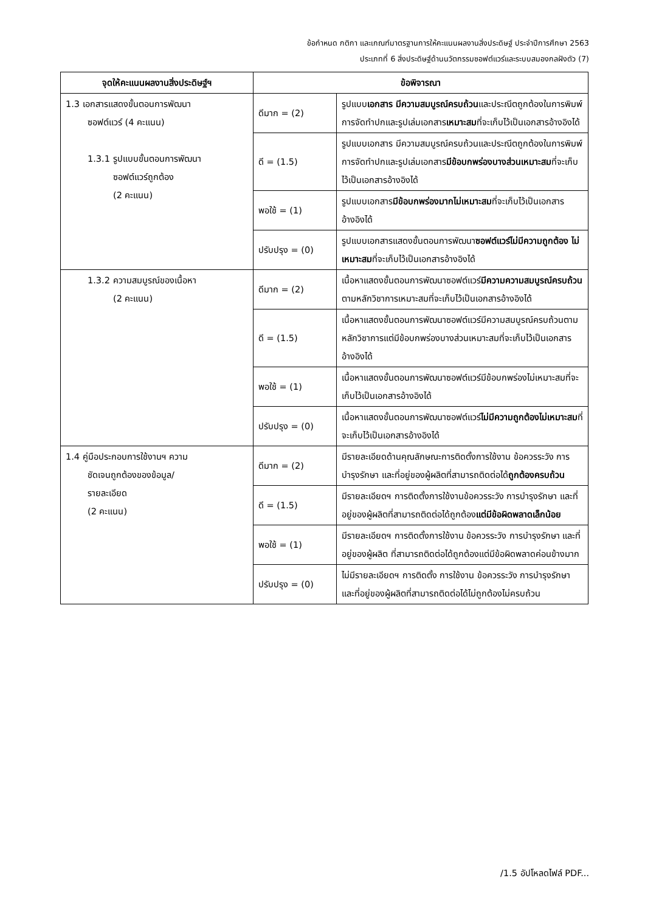ข้อกำหนด กติกา และเกณฑ์มาตรฐานการให้คะแนนผลงานสิ่งประดิษฐ์ ประจำปีการศึกษา 2563
ประเภทที่ 6 สิ่งประดิษฐ์ด้านนวัตกรรมซอฟต์แวร์และระบบสมองกลฝังตัว (7)
| จุดให้คะแนนผลงานสิ่งประดิษฐ์ฯ | ข้อพิจารณา | |
| --- | --- | --- |
| 1.3 เอกสารแสดงขั้นตอนการพัฒนา ซอฟต์แวร์ (4 คะแนน) 1.3.1 รูปแบบขั้นตอนการพัฒนา ซอฟต์แวร์ถูกต้อง (2 คะแนน) | ดีมาก = (2) | รูปแบบ เอกสาร มีความสมบูรณ์ครบถ้วน และประณีตถูกต้องในการพิมพ์ การจัดทำปกและรูปเล่มเอกสาร เหมาะสม ที่จะเก็บไว้เป็นเอกสารอ้างอิงได้ |
| | ดี = (1.5) | รูปแบบเอกสาร มีความสมบูรณ์ครบถ้วนและประณีตถูกต้องในการพิมพ์ การจัดทำปกและรูปเล่มเอกสาร มีข้อบกพร่องบางส่วนเหมาะสม ที่จะเก็บไว้เป็นเอกสารอ้างอิงได้ |
| | พอใช้ = (1) | รูปแบบเอกสาร มีข้อบกพร่องมากไม่เหมาะสม ที่จะเก็บไว้เป็นเอกสารอ้างอิงได้ |
| | ปรับปรุง = (0) | รูปแบบเอกสารแสดงขั้นตอนการพัฒนา ซอฟต์แวร์ไม่มีความถูกต้อง ไม่เหมาะสม ที่จะเก็บไว้เป็นเอกสารอ้างอิงได้ |
| 1.3.2 ความสมบูรณ์ของเนื้อหา (2 คะแนน) | ดีมาก = (2) | เนื้อหาแสดงขั้นตอนการพัฒนาซอฟต์แวร์ มีความความสมบูรณ์ครบถ้วน ตามหลักวิชาการเหมาะสมที่จะเก็บไว้เป็นเอกสารอ้างอิงได้ |
| | ดี = (1.5) | เนื้อหาแสดงขั้นตอนการพัฒนาซอฟต์แวร์มีความสมบูรณ์ครบถ้วนตามหลักวิชาการแต่มีข้อบกพร่องบางส่วนเหมาะสมที่จะเก็บไว้เป็นเอกสารอ้างอิงได้ |
| | พอใช้ = (1) | เนื้อหาแสดงขั้นตอนการพัฒนาซอฟต์แวร์มีข้อบกพร่องไม่เหมาะสมที่จะเก็บไว้เป็นเอกสารอ้างอิงได้ |
| | ปรับปรุง = (0) | เนื้อหาแสดงขั้นตอนการพัฒนาซอฟต์แวร์ ไม่มีความถูกต้องไม่เหมาะสม ที่จะเก็บไว้เป็นเอกสารอ้างอิงได้ |
| 1.4 คู่มือประกอบการใช้งานฯ ความ ชัดเจนถูกต้องของข้อมูล/ รายละเอียด (2 คะแนน) | ดีมาก = (2) | มีรายละเอียดด้านคุณลักษณะการติดตั้งการใช้งาน ข้อควรระวัง การบำรุงรักษา และที่อยู่ของผู้ผลิตที่สามารถติดต่อได้ ถูกต้องครบถ้วน |
| | ดี = (1.5) | มีรายละเอียดฯ การติดตั้งการใช้งานข้อควรระวัง การบำรุงรักษา และที่อยู่ของผู้ผลิตที่สามารถติดต่อได้ถูกต้อง แต่มีข้อผิดพลาดเล็กน้อย |
| | พอใช้ = (1) | มีรายละเอียดฯ การติดตั้งการใช้งาน ข้อควรระวัง การบำรุงรักษา และที่อยู่ของผู้ผลิต ที่สามารถติดต่อได้ถูกต้องแต่มีข้อผิดพลาดค่อนข้างมาก |
| | ปรับปรุง = (0) | ไม่มีรายละเอียดฯ การติดตั้ง การใช้งาน ข้อควรระวัง การบำรุงรักษา และที่อยู่ของผู้ผลิตที่สามารถติดต่อได้ไม่ถูกต้องไม่ครบถ้วน |
/1.5 อัปโหลดไฟล์ PDF...